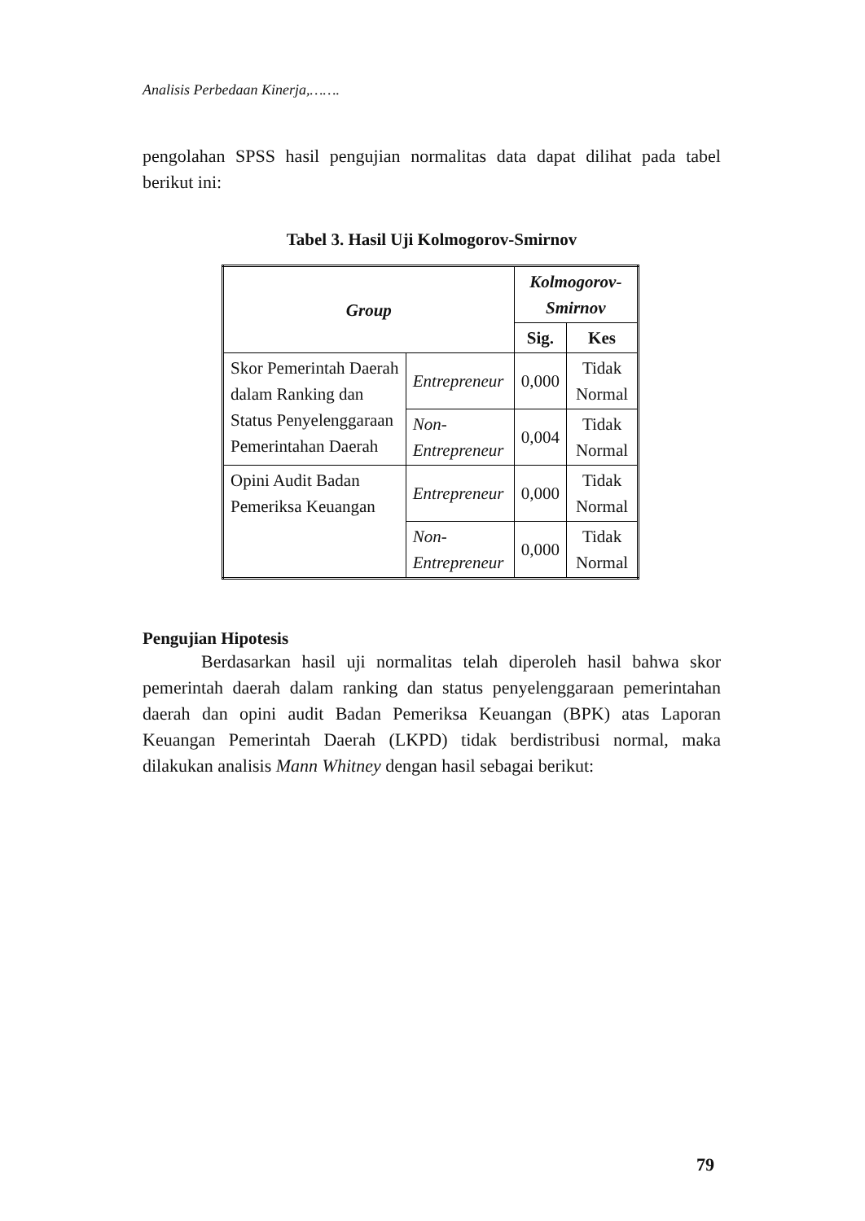Analisis Perbedaan Kinerja,…….
pengolahan SPSS hasil pengujian normalitas data dapat dilihat pada tabel berikut ini:
Tabel 3. Hasil Uji Kolmogorov-Smirnov
| Group | | Kolmogorov-Smirnov | |
| --- | --- | --- | --- |
| | | Sig. | Kes |
| Skor Pemerintah Daerah dalam Ranking dan Status Penyelenggaraan Pemerintahan Daerah | Entrepreneur | 0,000 | Tidak Normal |
| | Non-Entrepreneur | 0,004 | Tidak Normal |
| Opini Audit Badan Pemeriksa Keuangan | Entrepreneur | 0,000 | Tidak Normal |
| | Non-Entrepreneur | 0,000 | Tidak Normal |
Pengujian Hipotesis
Berdasarkan hasil uji normalitas telah diperoleh hasil bahwa skor pemerintah daerah dalam ranking dan status penyelenggaraan pemerintahan daerah dan opini audit Badan Pemeriksa Keuangan (BPK) atas Laporan Keuangan Pemerintah Daerah (LKPD) tidak berdistribusi normal, maka dilakukan analisis Mann Whitney dengan hasil sebagai berikut:
79